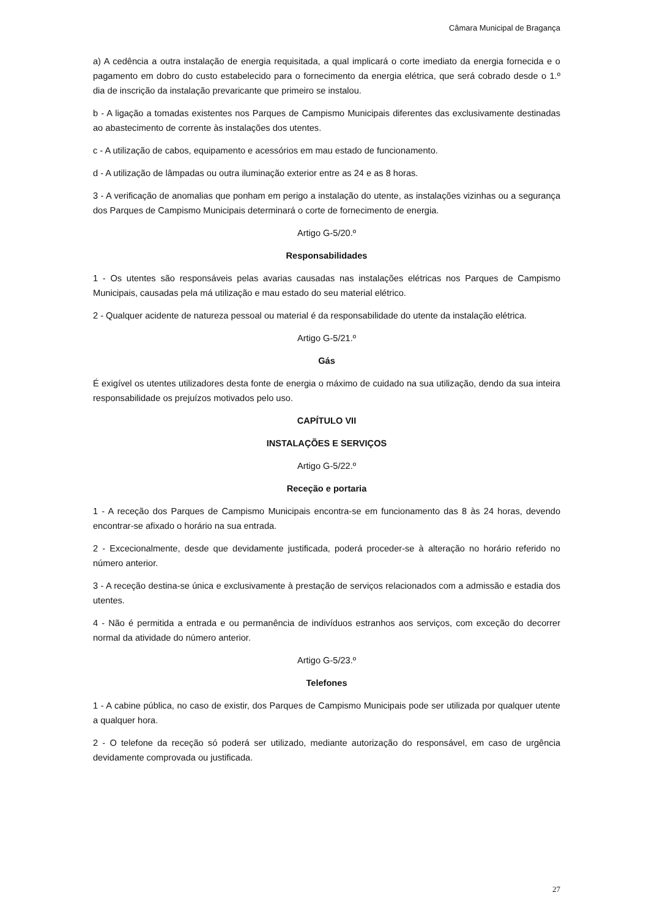Câmara Municipal de Bragança
a) A cedência a outra instalação de energia requisitada, a qual implicará o corte imediato da energia fornecida e o pagamento em dobro do custo estabelecido para o fornecimento da energia elétrica, que será cobrado desde o 1.º dia de inscrição da instalação prevaricante que primeiro se instalou.
b - A ligação a tomadas existentes nos Parques de Campismo Municipais diferentes das exclusivamente destinadas ao abastecimento de corrente às instalações dos utentes.
c - A utilização de cabos, equipamento e acessórios em mau estado de funcionamento.
d - A utilização de lâmpadas ou outra iluminação exterior entre as 24 e as 8 horas.
3 - A verificação de anomalias que ponham em perigo a instalação do utente, as instalações vizinhas ou a segurança dos Parques de Campismo Municipais determinará o corte de fornecimento de energia.
Artigo G-5/20.º
Responsabilidades
1 - Os utentes são responsáveis pelas avarias causadas nas instalações elétricas nos Parques de Campismo Municipais, causadas pela má utilização e mau estado do seu material elétrico.
2 - Qualquer acidente de natureza pessoal ou material é da responsabilidade do utente da instalação elétrica.
Artigo G-5/21.º
Gás
É exigível os utentes utilizadores desta fonte de energia o máximo de cuidado na sua utilização, dendo da sua inteira responsabilidade os prejuízos motivados pelo uso.
CAPÍTULO VII
INSTALAÇÕES E SERVIÇOS
Artigo G-5/22.º
Receção e portaria
1 - A receção dos Parques de Campismo Municipais encontra-se em funcionamento das 8 às 24 horas, devendo encontrar-se afixado o horário na sua entrada.
2 - Excecionalmente, desde que devidamente justificada, poderá proceder-se à alteração no horário referido no número anterior.
3 - A receção destina-se única e exclusivamente à prestação de serviços relacionados com a admissão e estadia dos utentes.
4 - Não é permitida a entrada e ou permanência de indivíduos estranhos aos serviços, com exceção do decorrer normal da atividade do número anterior.
Artigo G-5/23.º
Telefones
1 - A cabine pública, no caso de existir, dos Parques de Campismo Municipais pode ser utilizada por qualquer utente a qualquer hora.
2 - O telefone da receção só poderá ser utilizado, mediante autorização do responsável, em caso de urgência devidamente comprovada ou justificada.
27